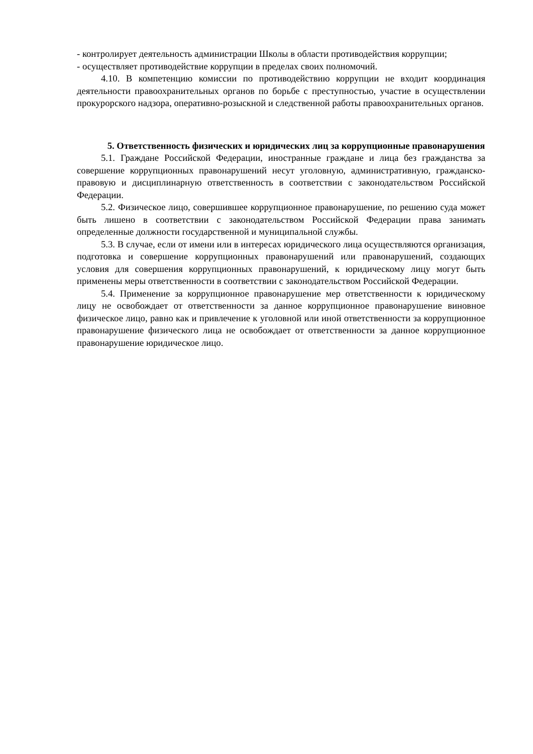- контролирует деятельность администрации Школы в области противодействия коррупции;
- осуществляет противодействие коррупции в пределах своих полномочий.
4.10. В компетенцию комиссии по противодействию коррупции не входит координация деятельности правоохранительных органов по борьбе с преступностью, участие в осуществлении прокурорского надзора, оперативно-розыскной и следственной работы правоохранительных органов.
5. Ответственность физических и юридических лиц за коррупционные правонарушения
5.1. Граждане Российской Федерации, иностранные граждане и лица без гражданства за совершение коррупционных правонарушений несут уголовную, административную, гражданско-правовую и дисциплинарную ответственность в соответствии с законодательством Российской Федерации.
5.2. Физическое лицо, совершившее коррупционное правонарушение, по решению суда может быть лишено в соответствии с законодательством Российской Федерации права занимать определенные должности государственной и муниципальной службы.
5.3. В случае, если от имени или в интересах юридического лица осуществляются организация, подготовка и совершение коррупционных правонарушений или правонарушений, создающих условия для совершения коррупционных правонарушений, к юридическому лицу могут быть применены меры ответственности в соответствии с законодательством Российской Федерации.
5.4. Применение за коррупционное правонарушение мер ответственности к юридическому лицу не освобождает от ответственности за данное коррупционное правонарушение виновное физическое лицо, равно как и привлечение к уголовной или иной ответственности за коррупционное правонарушение физического лица не освобождает от ответственности за данное коррупционное правонарушение юридическое лицо.